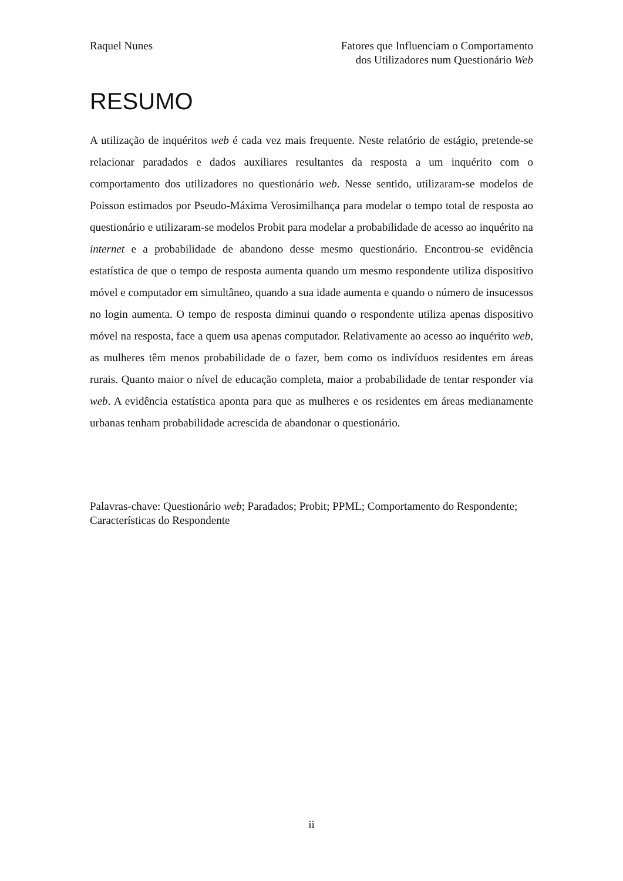Raquel Nunes Fatores que Influenciam o Comportamento
dos Utilizadores num Questionário Web
RESUMO
A utilização de inquéritos web é cada vez mais frequente. Neste relatório de estágio, pretende-se relacionar paradados e dados auxiliares resultantes da resposta a um inquérito com o comportamento dos utilizadores no questionário web. Nesse sentido, utilizaram-se modelos de Poisson estimados por Pseudo-Máxima Verosimilhança para modelar o tempo total de resposta ao questionário e utilizaram-se modelos Probit para modelar a probabilidade de acesso ao inquérito na internet e a probabilidade de abandono desse mesmo questionário. Encontrou-se evidência estatística de que o tempo de resposta aumenta quando um mesmo respondente utiliza dispositivo móvel e computador em simultâneo, quando a sua idade aumenta e quando o número de insucessos no login aumenta. O tempo de resposta diminui quando o respondente utiliza apenas dispositivo móvel na resposta, face a quem usa apenas computador. Relativamente ao acesso ao inquérito web, as mulheres têm menos probabilidade de o fazer, bem como os indivíduos residentes em áreas rurais. Quanto maior o nível de educação completa, maior a probabilidade de tentar responder via web. A evidência estatística aponta para que as mulheres e os residentes em áreas medianamente urbanas tenham probabilidade acrescida de abandonar o questionário.
Palavras-chave: Questionário web; Paradados; Probit; PPML; Comportamento do Respondente; Características do Respondente
ii